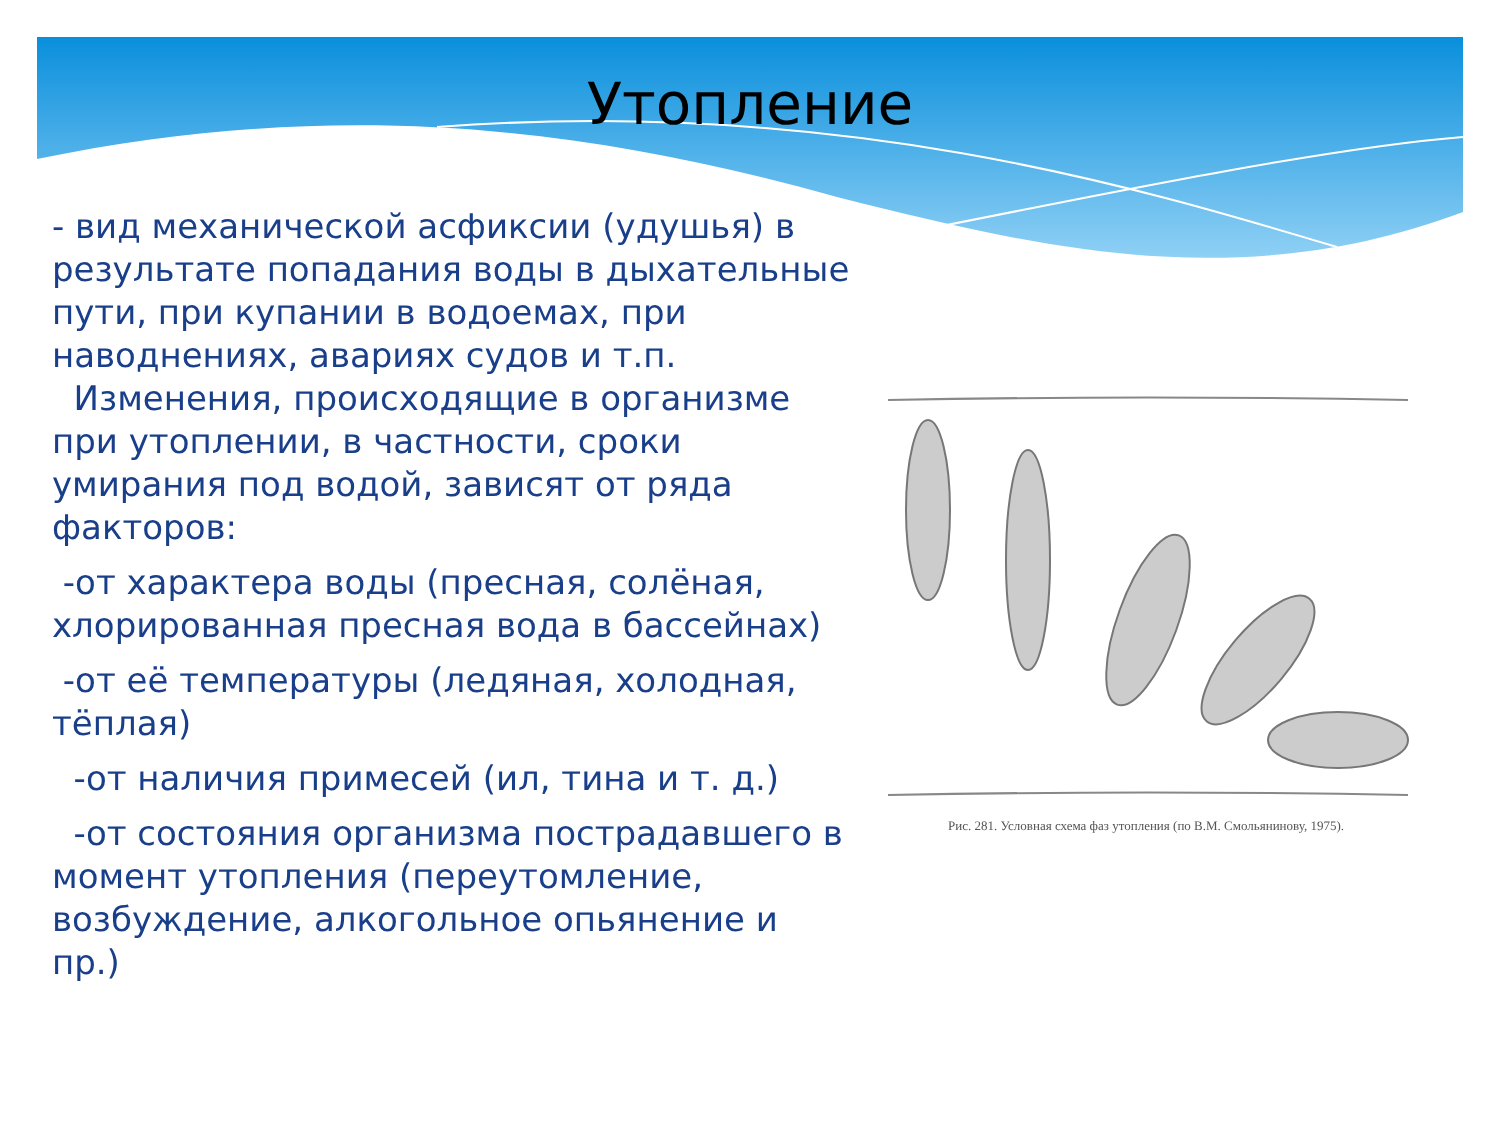Утопление
- вид механической асфиксии (удушья) в результате попадания воды в дыхательные пути, при купании в водоемах, при наводнениях, авариях судов и т.п.
Изменения, происходящие в организме при утоплении, в частности, сроки умирания под водой, зависят от ряда факторов:
-от характера воды (пресная, солёная, хлорированная пресная вода в бассейнах)
-от её температуры (ледяная, холодная, тёплая)
-от наличия примесей (ил, тина и т. д.)
-от состояния организма пострадавшего в момент утопления (переутомление, возбуждение, алкогольное опьянение и пр.)
Рис. 281. Условная схема фаз утопления (по В.М. Смольянинову, 1975).